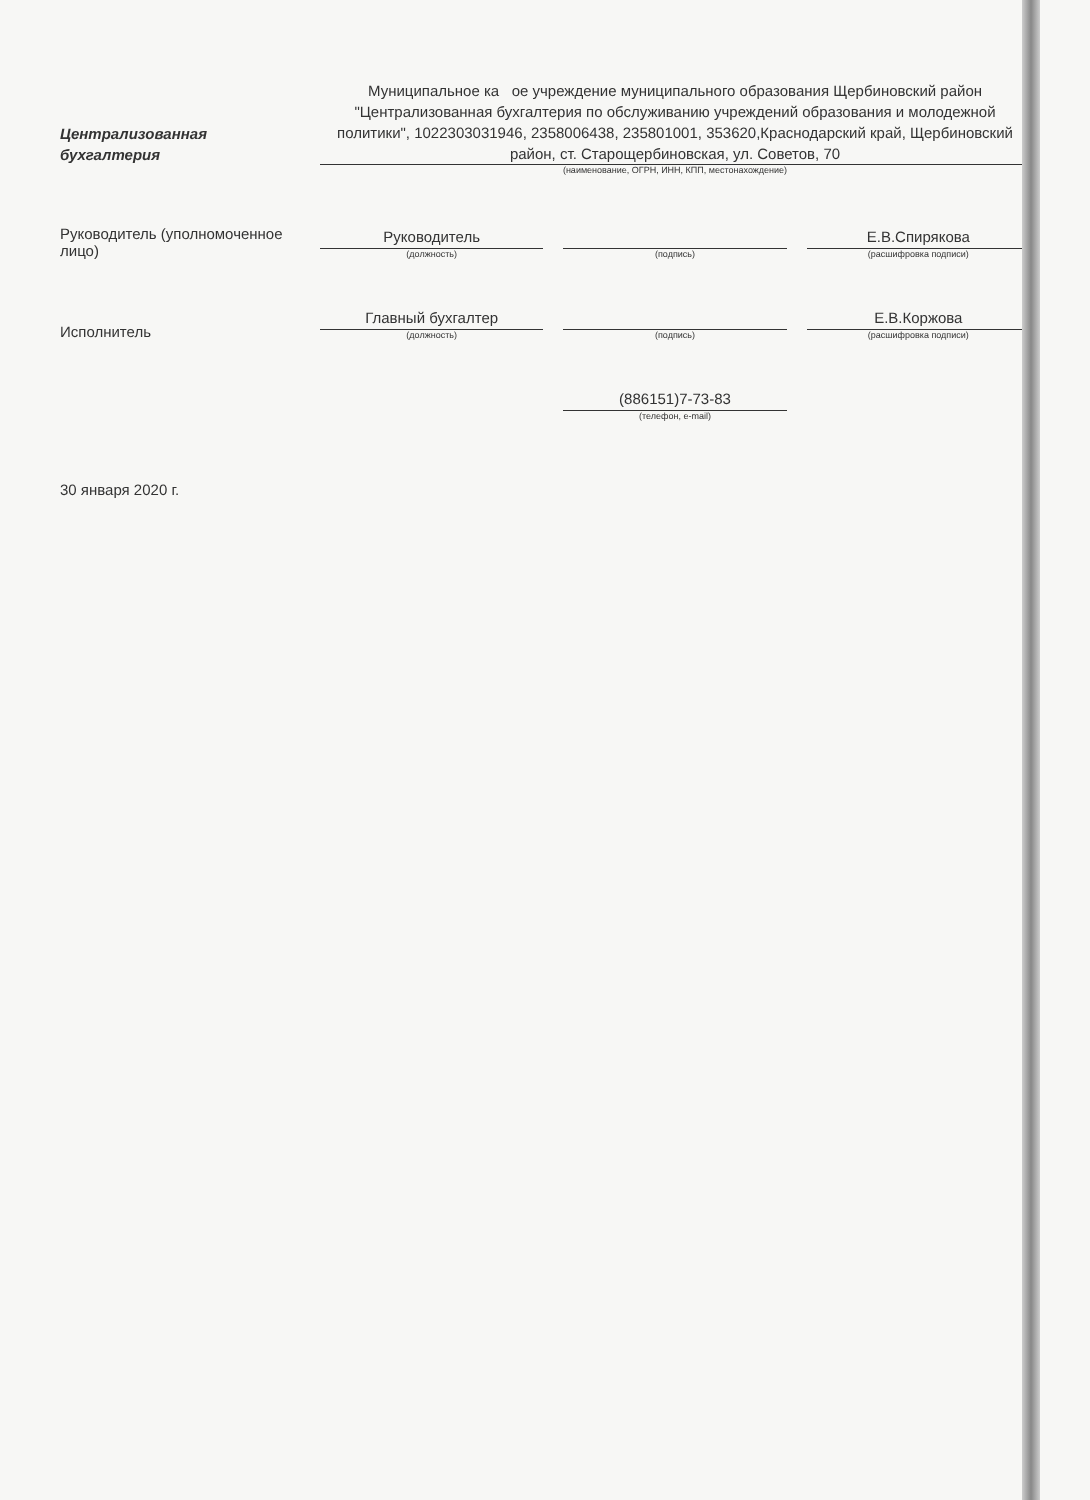Централизованная бухгалтерия
Муниципальное ка ое учреждение муниципального образования Щербиновский район "Централизованная бухгалтерия по обслуживанию учреждений образования и молодежной политики", 1022303031946, 2358006438, 235801001, 353620,Краснодарский край, Щербиновский район, ст. Старощербиновская, ул. Советов, 70
(наименование, ОГРН, ИНН, КПП, местонахождение)
Руководитель (уполномоченное лицо)
Руководитель
(должность)
(подпись)
Е.В.Спирякова
(расшифровка подписи)
Исполнитель
Главный бухгалтер
(должность)
(подпись)
Е.В.Коржова
(расшифровка подписи)
(886151)7-73-83
(телефон, e-mail)
30 января 2020 г.